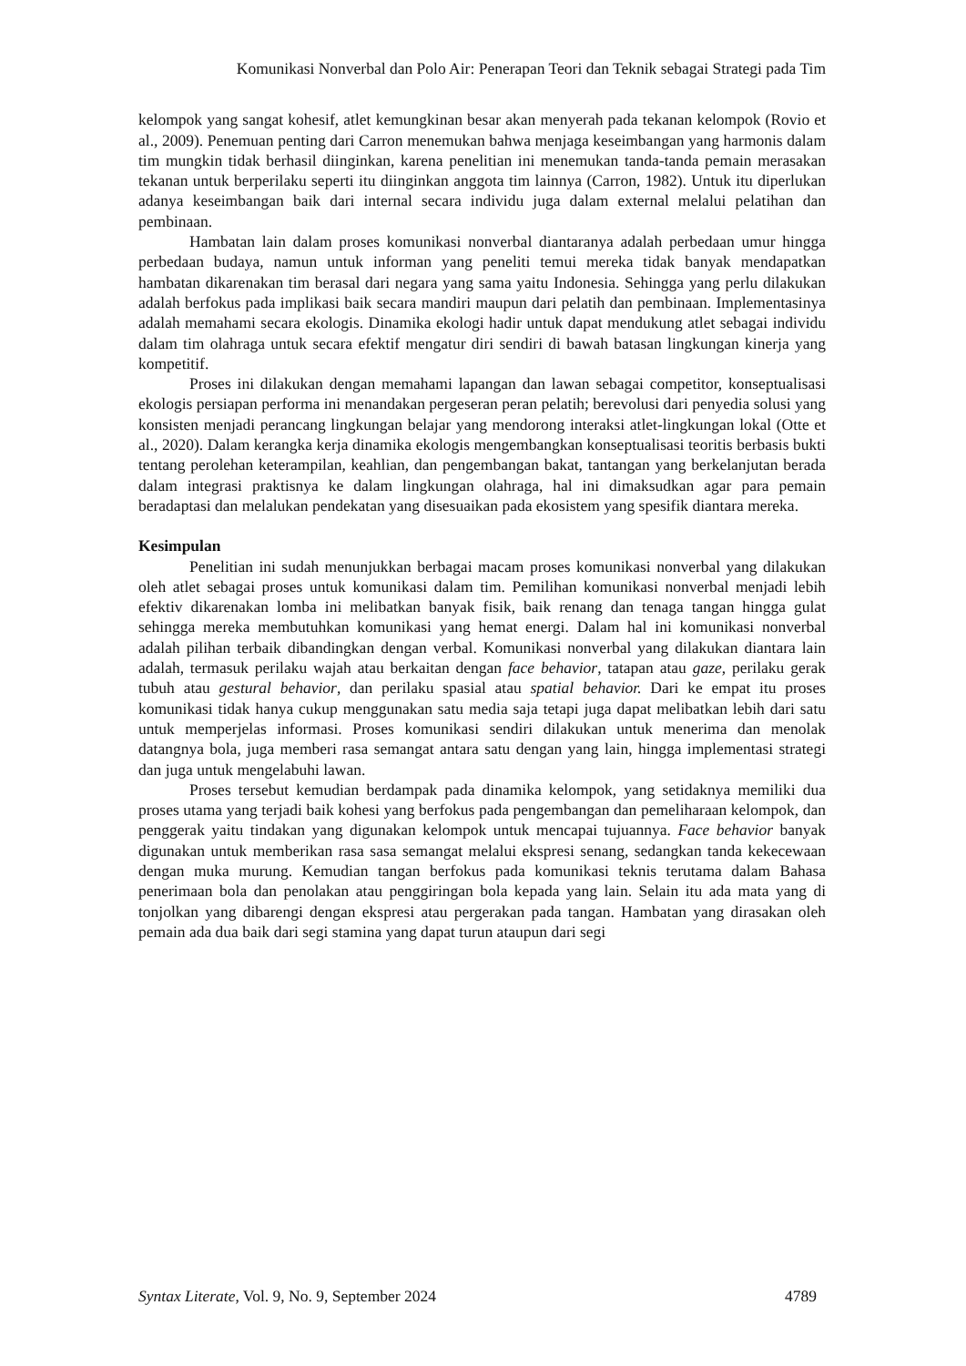Komunikasi Nonverbal dan Polo Air: Penerapan Teori dan Teknik sebagai Strategi pada Tim
kelompok yang sangat kohesif, atlet kemungkinan besar akan menyerah pada tekanan kelompok (Rovio et al., 2009). Penemuan penting dari Carron menemukan bahwa menjaga keseimbangan yang harmonis dalam tim mungkin tidak berhasil diinginkan, karena penelitian ini menemukan tanda-tanda pemain merasakan tekanan untuk berperilaku seperti itu diinginkan anggota tim lainnya (Carron, 1982). Untuk itu diperlukan adanya keseimbangan baik dari internal secara individu juga dalam external melalui pelatihan dan pembinaan.
Hambatan lain dalam proses komunikasi nonverbal diantaranya adalah perbedaan umur hingga perbedaan budaya, namun untuk informan yang peneliti temui mereka tidak banyak mendapatkan hambatan dikarenakan tim berasal dari negara yang sama yaitu Indonesia. Sehingga yang perlu dilakukan adalah berfokus pada implikasi baik secara mandiri maupun dari pelatih dan pembinaan. Implementasinya adalah memahami secara ekologis. Dinamika ekologi hadir untuk dapat mendukung atlet sebagai individu dalam tim olahraga untuk secara efektif mengatur diri sendiri di bawah batasan lingkungan kinerja yang kompetitif.
Proses ini dilakukan dengan memahami lapangan dan lawan sebagai competitor, konseptualisasi ekologis persiapan performa ini menandakan pergeseran peran pelatih; berevolusi dari penyedia solusi yang konsisten menjadi perancang lingkungan belajar yang mendorong interaksi atlet-lingkungan lokal (Otte et al., 2020). Dalam kerangka kerja dinamika ekologis mengembangkan konseptualisasi teoritis berbasis bukti tentang perolehan keterampilan, keahlian, dan pengembangan bakat, tantangan yang berkelanjutan berada dalam integrasi praktisnya ke dalam lingkungan olahraga, hal ini dimaksudkan agar para pemain beradaptasi dan melalukan pendekatan yang disesuaikan pada ekosistem yang spesifik diantara mereka.
Kesimpulan
Penelitian ini sudah menunjukkan berbagai macam proses komunikasi nonverbal yang dilakukan oleh atlet sebagai proses untuk komunikasi dalam tim. Pemilihan komunikasi nonverbal menjadi lebih efektiv dikarenakan lomba ini melibatkan banyak fisik, baik renang dan tenaga tangan hingga gulat sehingga mereka membutuhkan komunikasi yang hemat energi. Dalam hal ini komunikasi nonverbal adalah pilihan terbaik dibandingkan dengan verbal. Komunikasi nonverbal yang dilakukan diantara lain adalah, termasuk perilaku wajah atau berkaitan dengan face behavior, tatapan atau gaze, perilaku gerak tubuh atau gestural behavior, dan perilaku spasial atau spatial behavior. Dari ke empat itu proses komunikasi tidak hanya cukup menggunakan satu media saja tetapi juga dapat melibatkan lebih dari satu untuk memperjelas informasi. Proses komunikasi sendiri dilakukan untuk menerima dan menolak datangnya bola, juga memberi rasa semangat antara satu dengan yang lain, hingga implementasi strategi dan juga untuk mengelabuhi lawan.
Proses tersebut kemudian berdampak pada dinamika kelompok, yang setidaknya memiliki dua proses utama yang terjadi baik kohesi yang berfokus pada pengembangan dan pemeliharaan kelompok, dan penggerak yaitu tindakan yang digunakan kelompok untuk mencapai tujuannya. Face behavior banyak digunakan untuk memberikan rasa sasa semangat melalui ekspresi senang, sedangkan tanda kekecewaan dengan muka murung. Kemudian tangan berfokus pada komunikasi teknis terutama dalam Bahasa penerimaan bola dan penolakan atau penggiringan bola kepada yang lain. Selain itu ada mata yang di tonjolkan yang dibarengi dengan ekspresi atau pergerakan pada tangan. Hambatan yang dirasakan oleh pemain ada dua baik dari segi stamina yang dapat turun ataupun dari segi
Syntax Literate, Vol. 9, No. 9, September 2024 4789